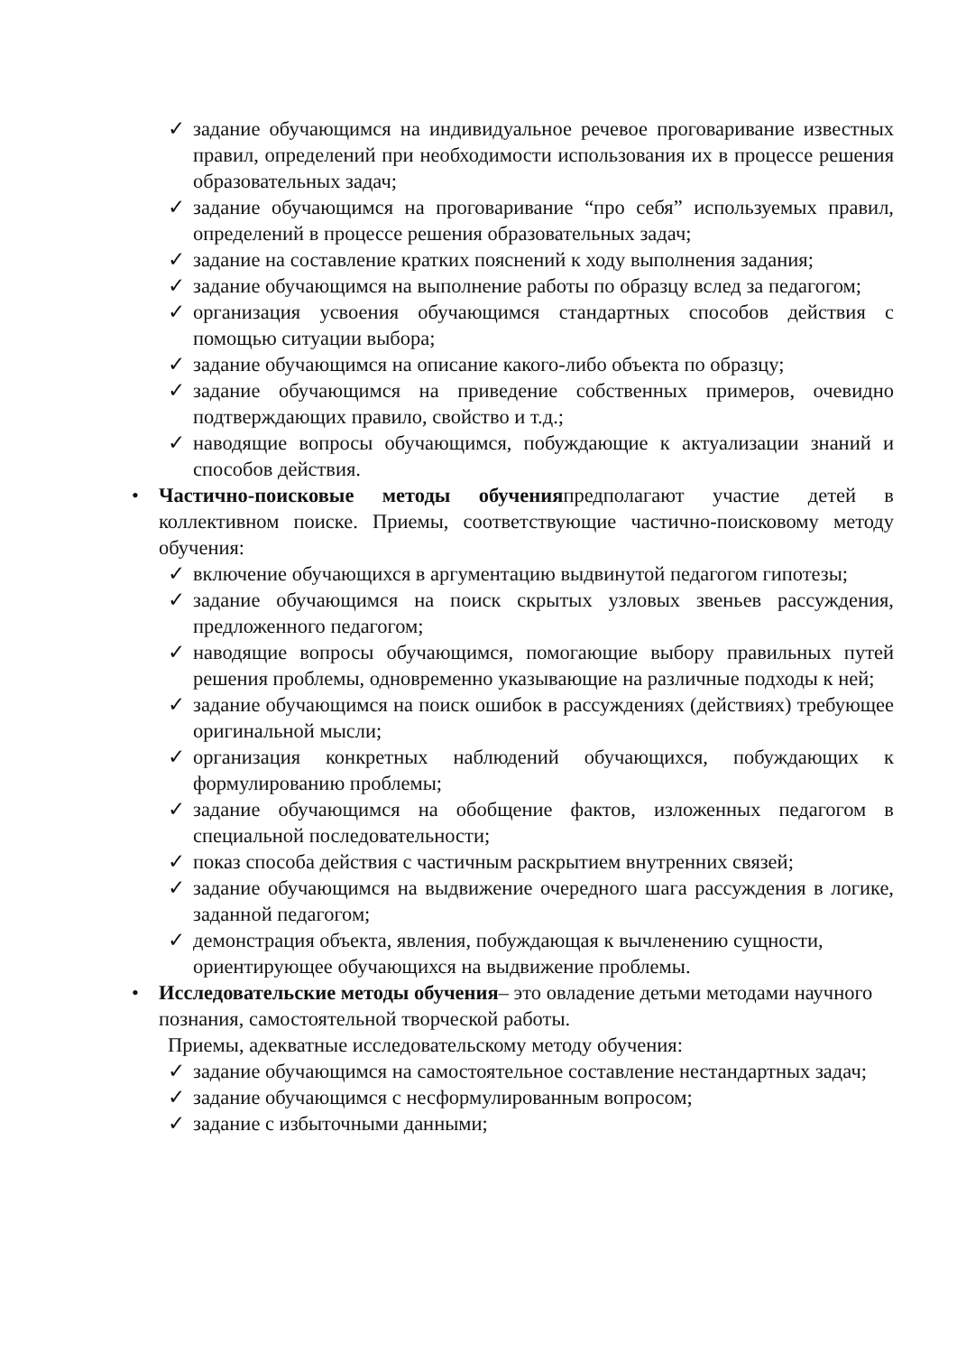✓ задание обучающимся на индивидуальное речевое проговаривание известных правил, определений при необходимости использования их в процессе решения образовательных задач;
✓ задание обучающимся на проговаривание “про себя” используемых правил, определений в процессе решения образовательных задач;
✓ задание на составление кратких пояснений к ходу выполнения задания;
✓ задание обучающимся на выполнение работы по образцу вслед за педагогом;
✓ организация усвоения обучающимся стандартных способов действия с помощью ситуации выбора;
✓ задание обучающимся на описание какого-либо объекта по образцу;
✓ задание обучающимся на приведение собственных примеров, очевидно подтверждающих правило, свойство и т.д.;
✓ наводящие вопросы обучающимся, побуждающие к актуализации знаний и способов действия.
• Частично-поисковые методы обученияпредполагают участие детей в коллективном поиске. Приемы, соответствующие частично-поисковому методу обучения:
✓ включение обучающихся в аргументацию выдвинутой педагогом гипотезы;
✓ задание обучающимся на поиск скрытых узловых звеньев рассуждения, предложенного педагогом;
✓ наводящие вопросы обучающимся, помогающие выбору правильных путей решения проблемы, одновременно указывающие на различные подходы к ней;
✓ задание обучающимся на поиск ошибок в рассуждениях (действиях) требующее оригинальной мысли;
✓ организация конкретных наблюдений обучающихся, побуждающих к формулированию проблемы;
✓ задание обучающимся на обобщение фактов, изложенных педагогом в специальной последовательности;
✓ показ способа действия с частичным раскрытием внутренних связей;
✓ задание обучающимся на выдвижение очередного шага рассуждения в логике, заданной педагогом;
✓ демонстрация объекта, явления, побуждающая к вычленению сущности, ориентирующее обучающихся на выдвижение проблемы.
• Исследовательские методы обучения– это овладение детьми методами научного познания, самостоятельной творческой работы.
Приемы, адекватные исследовательскому методу обучения:
✓ задание обучающимся на самостоятельное составление нестандартных задач;
✓ задание обучающимся с несформулированным вопросом;
✓ задание с избыточными данными;